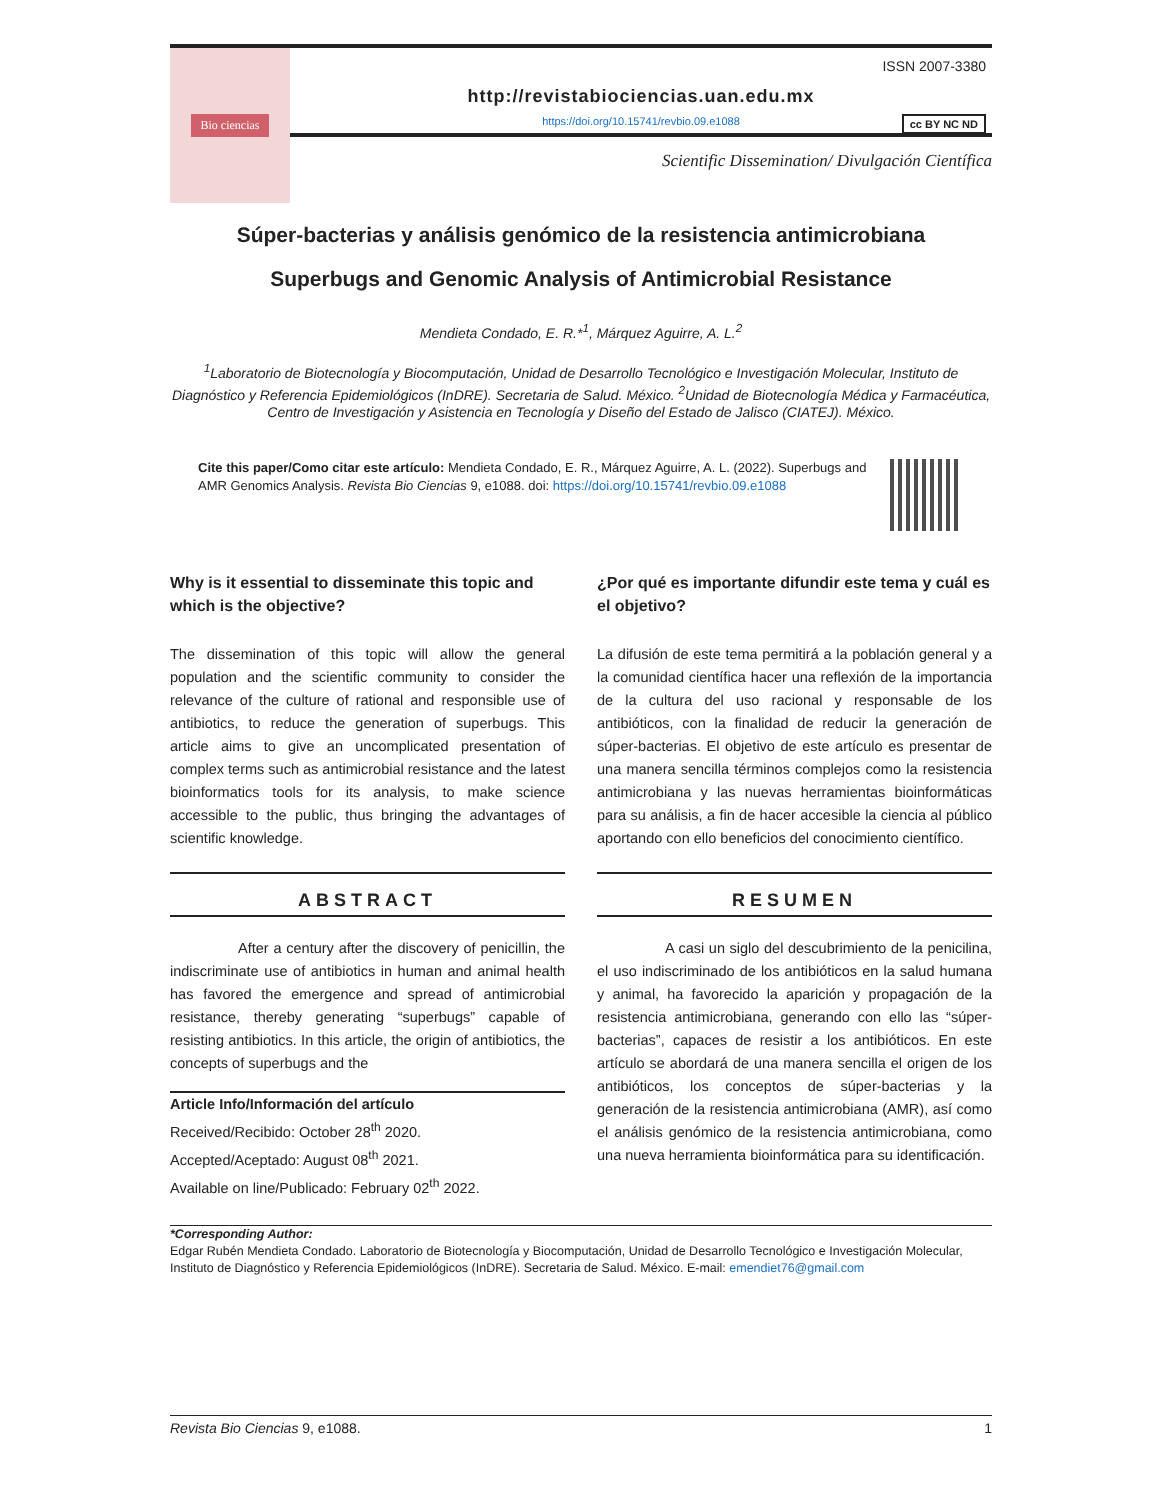Bio ciencias
ISSN 2007-3380
http://revistabiociencias.uan.edu.mx
https://doi.org/10.15741/revbio.09.e1088
cc BY NC ND
Scientific Dissemination/ Divulgación Científica
Súper-bacterias y análisis genómico de la resistencia antimicrobiana
Superbugs and Genomic Analysis of Antimicrobial Resistance
Mendieta Condado, E. R.*<sup>1</sup>, Márquez Aguirre, A. L.<sup>2</sup>
<sup>1</sup> Laboratorio de Biotecnología y Biocomputación, Unidad de Desarrollo Tecnológico e Investigación Molecular, Instituto de Diagnóstico y Referencia Epidemiológicos (InDRE). Secretaria de Salud. México. <sup>2</sup>Unidad de Biotecnología Médica y Farmacéutica, Centro de Investigación y Asistencia en Tecnología y Diseño del Estado de Jalisco (CIATEJ). México.
Cite this paper/Como citar este artículo: Mendieta Condado, E. R., Márquez Aguirre, A. L. (2022). Superbugs and AMR Genomics Analysis. Revista Bio Ciencias 9, e1088. doi: https://doi.org/10.15741/revbio.09.e1088
Why is it essential to disseminate this topic and which is the objective?
The dissemination of this topic will allow the general population and the scientific community to consider the relevance of the culture of rational and responsible use of antibiotics, to reduce the generation of superbugs. This article aims to give an uncomplicated presentation of complex terms such as antimicrobial resistance and the latest bioinformatics tools for its analysis, to make science accessible to the public, thus bringing the advantages of scientific knowledge.
¿Por qué es importante difundir este tema y cuál es el objetivo?
La difusión de este tema permitirá a la población general y a la comunidad científica hacer una reflexión de la importancia de la cultura del uso racional y responsable de los antibióticos, con la finalidad de reducir la generación de súper-bacterias. El objetivo de este artículo es presentar de una manera sencilla términos complejos como la resistencia antimicrobiana y las nuevas herramientas bioinformáticas para su análisis, a fin de hacer accesible la ciencia al público aportando con ello beneficios del conocimiento científico.
ABSTRACT
After a century after the discovery of penicillin, the indiscriminate use of antibiotics in human and animal health has favored the emergence and spread of antimicrobial resistance, thereby generating “superbugs” capable of resisting antibiotics. In this article, the origin of antibiotics, the concepts of superbugs and the
Article Info/Información del artículo
Received/Recibido: October 28<sup>th</sup> 2020.
Accepted/Aceptado: August 08<sup>th</sup> 2021.
Available on line/Publicado: February 02<sup>th</sup> 2022.
RESUMEN
A casi un siglo del descubrimiento de la penicilina, el uso indiscriminado de los antibióticos en la salud humana y animal, ha favorecido la aparición y propagación de la resistencia antimicrobiana, generando con ello las “súper-bacterias”, capaces de resistir a los antibióticos. En este artículo se abordará de una manera sencilla el origen de los antibióticos, los conceptos de súper-bacterias y la generación de la resistencia antimicrobiana (AMR), así como el análisis genómico de la resistencia antimicrobiana, como una nueva herramienta bioinformática para su identificación.
*Corresponding Author:
Edgar Rubén Mendieta Condado. Laboratorio de Biotecnología y Biocomputación, Unidad de Desarrollo Tecnológico e Investigación Molecular, Instituto de Diagnóstico y Referencia Epidemiológicos (InDRE). Secretaria de Salud. México. E-mail: emendiet76@gmail.com
Revista Bio Ciencias 9, e1088. 1